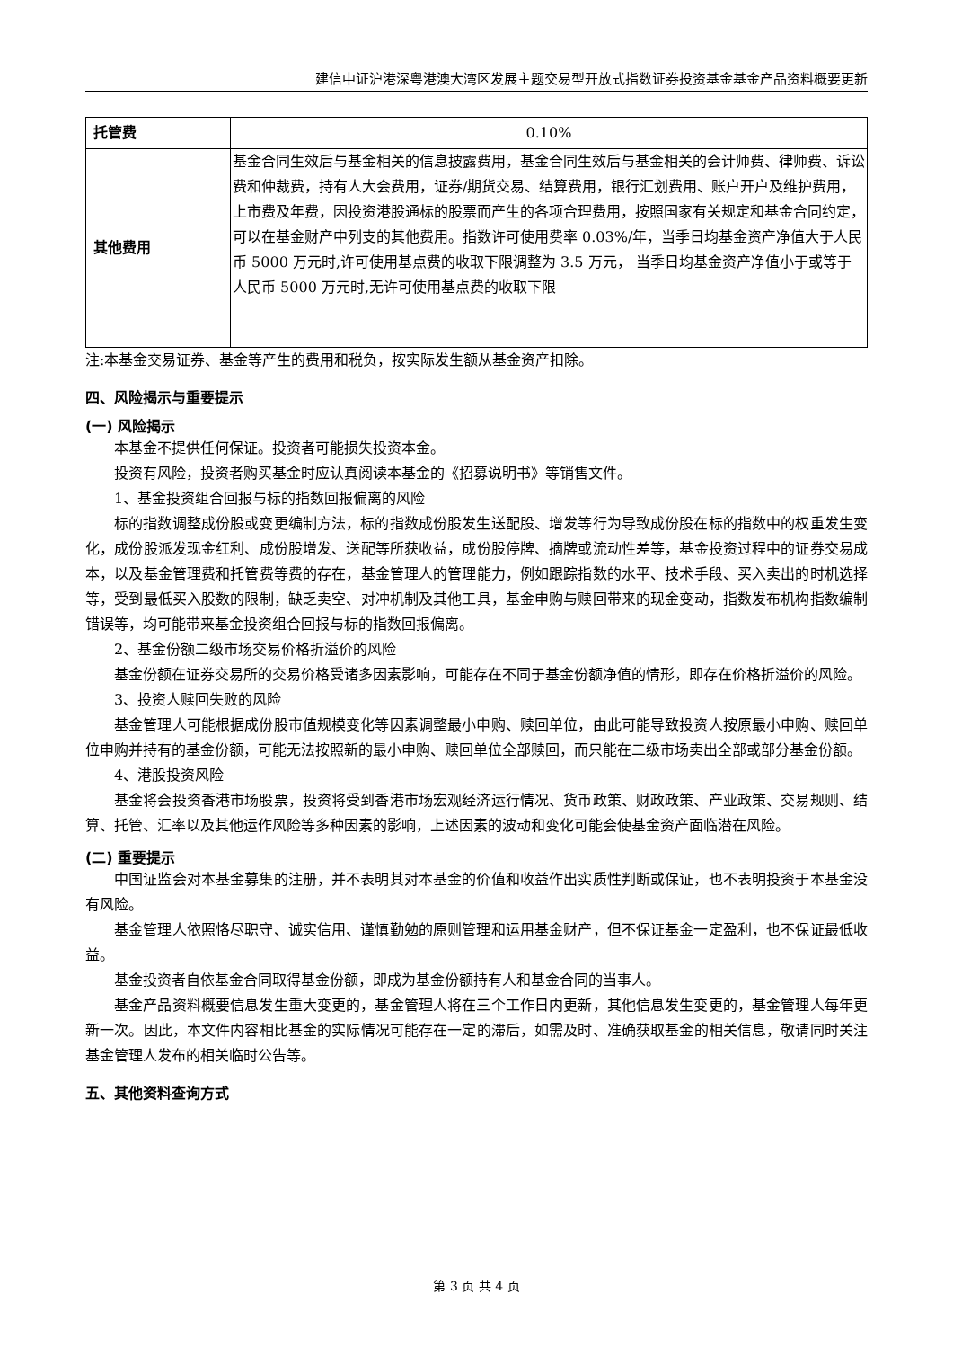建信中证沪港深粤港澳大湾区发展主题交易型开放式指数证券投资基金基金产品资料概要更新
| 托管费 | 0.10% |
| 其他费用 | 基金合同生效后与基金相关的信息披露费用，基金合同生效后与基金相关的会计师费、律师费、诉讼费和仲裁费，持有人大会费用，证券/期货交易、结算费用，银行汇划费用、账户开户及维护费用，上市费及年费，因投资港股通标的股票而产生的各项合理费用，按照国家有关规定和基金合同约定，可以在基金财产中列支的其他费用。指数许可使用费率 0.03%/年，当季日均基金资产净值大于人民币 5000 万元时,许可使用基点费的收取下限调整为 3.5 万元， 当季日均基金资产净值小于或等于人民币 5000 万元时,无许可使用基点费的收取下限 |
注:本基金交易证券、基金等产生的费用和税负，按实际发生额从基金资产扣除。
四、风险揭示与重要提示
(一) 风险揭示
本基金不提供任何保证。投资者可能损失投资本金。
投资有风险，投资者购买基金时应认真阅读本基金的《招募说明书》等销售文件。
1、基金投资组合回报与标的指数回报偏离的风险
标的指数调整成份股或变更编制方法，标的指数成份股发生送配股、增发等行为导致成份股在标的指数中的权重发生变化，成份股派发现金红利、成份股增发、送配等所获收益，成份股停牌、摘牌或流动性差等，基金投资过程中的证券交易成本，以及基金管理费和托管费等费的存在，基金管理人的管理能力，例如跟踪指数的水平、技术手段、买入卖出的时机选择等，受到最低买入股数的限制，缺乏卖空、对冲机制及其他工具，基金申购与赎回带来的现金变动，指数发布机构指数编制错误等，均可能带来基金投资组合回报与标的指数回报偏离。
2、基金份额二级市场交易价格折溢价的风险
基金份额在证券交易所的交易价格受诸多因素影响，可能存在不同于基金份额净值的情形，即存在价格折溢价的风险。
3、投资人赎回失败的风险
基金管理人可能根据成份股市值规模变化等因素调整最小申购、赎回单位，由此可能导致投资人按原最小申购、赎回单位申购并持有的基金份额，可能无法按照新的最小申购、赎回单位全部赎回，而只能在二级市场卖出全部或部分基金份额。
4、港股投资风险
基金将会投资香港市场股票，投资将受到香港市场宏观经济运行情况、货币政策、财政政策、产业政策、交易规则、结算、托管、汇率以及其他运作风险等多种因素的影响，上述因素的波动和变化可能会使基金资产面临潜在风险。
(二) 重要提示
中国证监会对本基金募集的注册，并不表明其对本基金的价值和收益作出实质性判断或保证，也不表明投资于本基金没有风险。
基金管理人依照恪尽职守、诚实信用、谨慎勤勉的原则管理和运用基金财产，但不保证基金一定盈利，也不保证最低收益。
基金投资者自依基金合同取得基金份额，即成为基金份额持有人和基金合同的当事人。
基金产品资料概要信息发生重大变更的，基金管理人将在三个工作日内更新，其他信息发生变更的，基金管理人每年更新一次。因此，本文件内容相比基金的实际情况可能存在一定的滞后，如需及时、准确获取基金的相关信息，敬请同时关注基金管理人发布的相关临时公告等。
五、其他资料查询方式
第 3 页 共 4 页